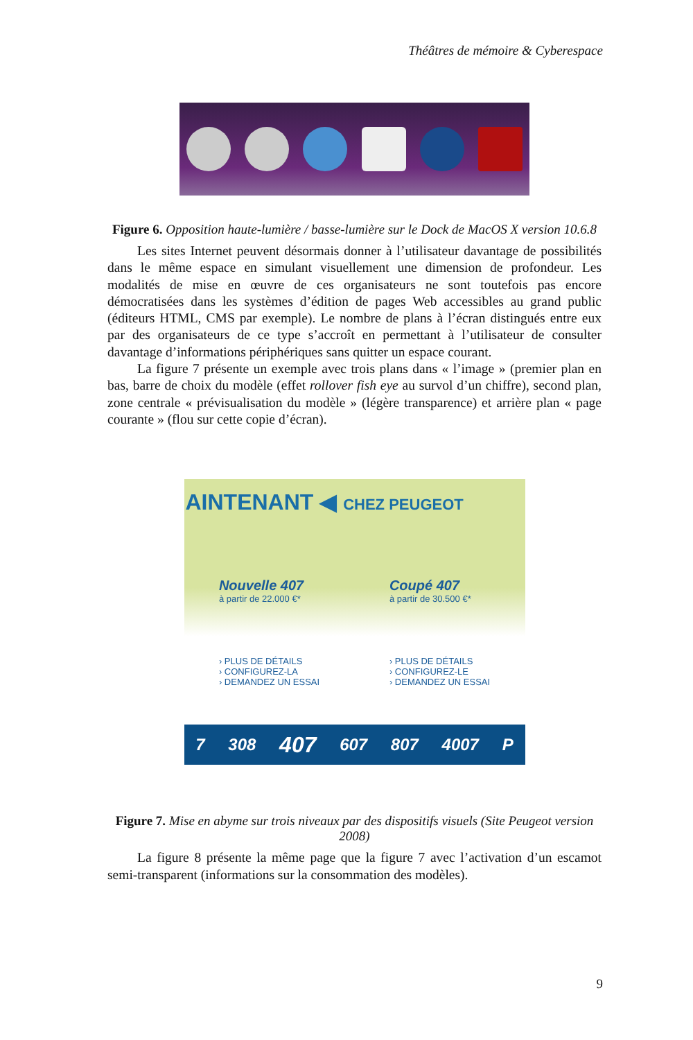Théâtres de mémoire & Cyberespace
Figure 6. Opposition haute-lumière / basse-lumière sur le Dock de MacOS X version 10.6.8
Les sites Internet peuvent désormais donner à l’utilisateur davantage de possibilités dans le même espace en simulant visuellement une dimension de profondeur. Les modalités de mise en œuvre de ces organisateurs ne sont toutefois pas encore démocratisées dans les systèmes d’édition de pages Web accessibles au grand public (éditeurs HTML, CMS par exemple). Le nombre de plans à l’écran distingués entre eux par des organisateurs de ce type s’accroît en permettant à l’utilisateur de consulter davantage d’informations périphériques sans quitter un espace courant.
La figure 7 présente un exemple avec trois plans dans « l’image » (premier plan en bas, barre de choix du modèle (effet rollover fish eye au survol d’un chiffre), second plan, zone centrale « prévisualisation du modèle » (légère transparence) et arrière plan « page courante » (flou sur cette copie d’écran).
AINTENANT ◀ CHEZ PEUGEOT
Nouvelle 407
à partir de 22.000 €*
› PLUS DE DÉTAILS
› CONFIGUREZ-LA
› DEMANDEZ UN ESSAI
Coupé 407
à partir de 30.500 €*
› PLUS DE DÉTAILS
› CONFIGUREZ-LE
› DEMANDEZ UN ESSAI
7 308 407 607 807 4007 P
Figure 7. Mise en abyme sur trois niveaux par des dispositifs visuels (Site Peugeot version 2008)
La figure 8 présente la même page que la figure 7 avec l’activation d’un escamot semi-transparent (informations sur la consommation des modèles).
9